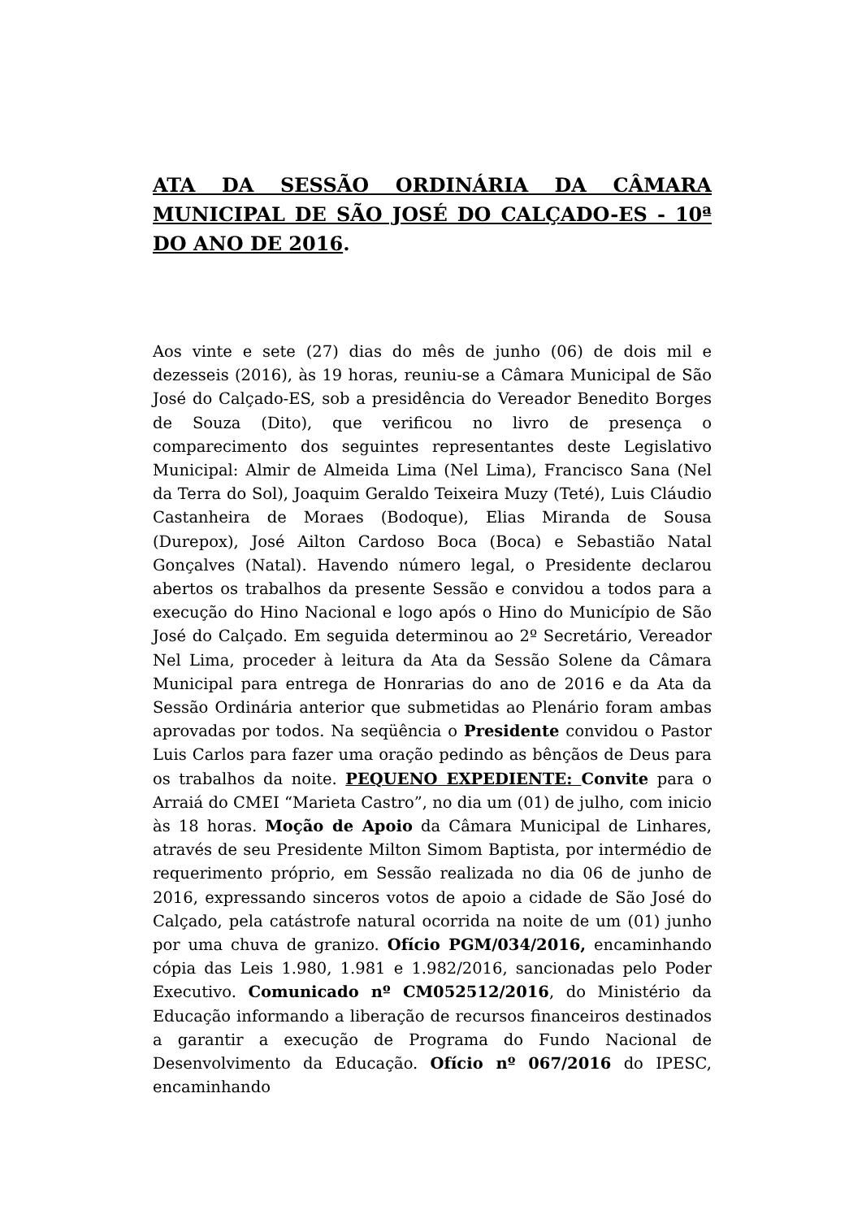ATA DA SESSÃO ORDINÁRIA DA CÂMARA MUNICIPAL DE SÃO JOSÉ DO CALÇADO-ES - 10ª DO ANO DE 2016.
Aos vinte e sete (27) dias do mês de junho (06) de dois mil e dezesseis (2016), às 19 horas, reuniu-se a Câmara Municipal de São José do Calçado-ES, sob a presidência do Vereador Benedito Borges de Souza (Dito), que verificou no livro de presença o comparecimento dos seguintes representantes deste Legislativo Municipal: Almir de Almeida Lima (Nel Lima), Francisco Sana (Nel da Terra do Sol), Joaquim Geraldo Teixeira Muzy (Teté), Luis Cláudio Castanheira de Moraes (Bodoque), Elias Miranda de Sousa (Durepox), José Ailton Cardoso Boca (Boca) e Sebastião Natal Gonçalves (Natal). Havendo número legal, o Presidente declarou abertos os trabalhos da presente Sessão e convidou a todos para a execução do Hino Nacional e logo após o Hino do Município de São José do Calçado. Em seguida determinou ao 2º Secretário, Vereador Nel Lima, proceder à leitura da Ata da Sessão Solene da Câmara Municipal para entrega de Honrarias do ano de 2016 e da Ata da Sessão Ordinária anterior que submetidas ao Plenário foram ambas aprovadas por todos. Na seqüência o Presidente convidou o Pastor Luis Carlos para fazer uma oração pedindo as bênçãos de Deus para os trabalhos da noite. PEQUENO EXPEDIENTE: Convite para o Arraiá do CMEI “Marieta Castro”, no dia um (01) de julho, com inicio às 18 horas. Moção de Apoio da Câmara Municipal de Linhares, através de seu Presidente Milton Simom Baptista, por intermédio de requerimento próprio, em Sessão realizada no dia 06 de junho de 2016, expressando sinceros votos de apoio a cidade de São José do Calçado, pela catástrofe natural ocorrida na noite de um (01) junho por uma chuva de granizo. Ofício PGM/034/2016, encaminhando cópia das Leis 1.980, 1.981 e 1.982/2016, sancionadas pelo Poder Executivo. Comunicado nº CM052512/2016, do Ministério da Educação informando a liberação de recursos financeiros destinados a garantir a execução de Programa do Fundo Nacional de Desenvolvimento da Educação. Ofício nº 067/2016 do IPESC, encaminhando